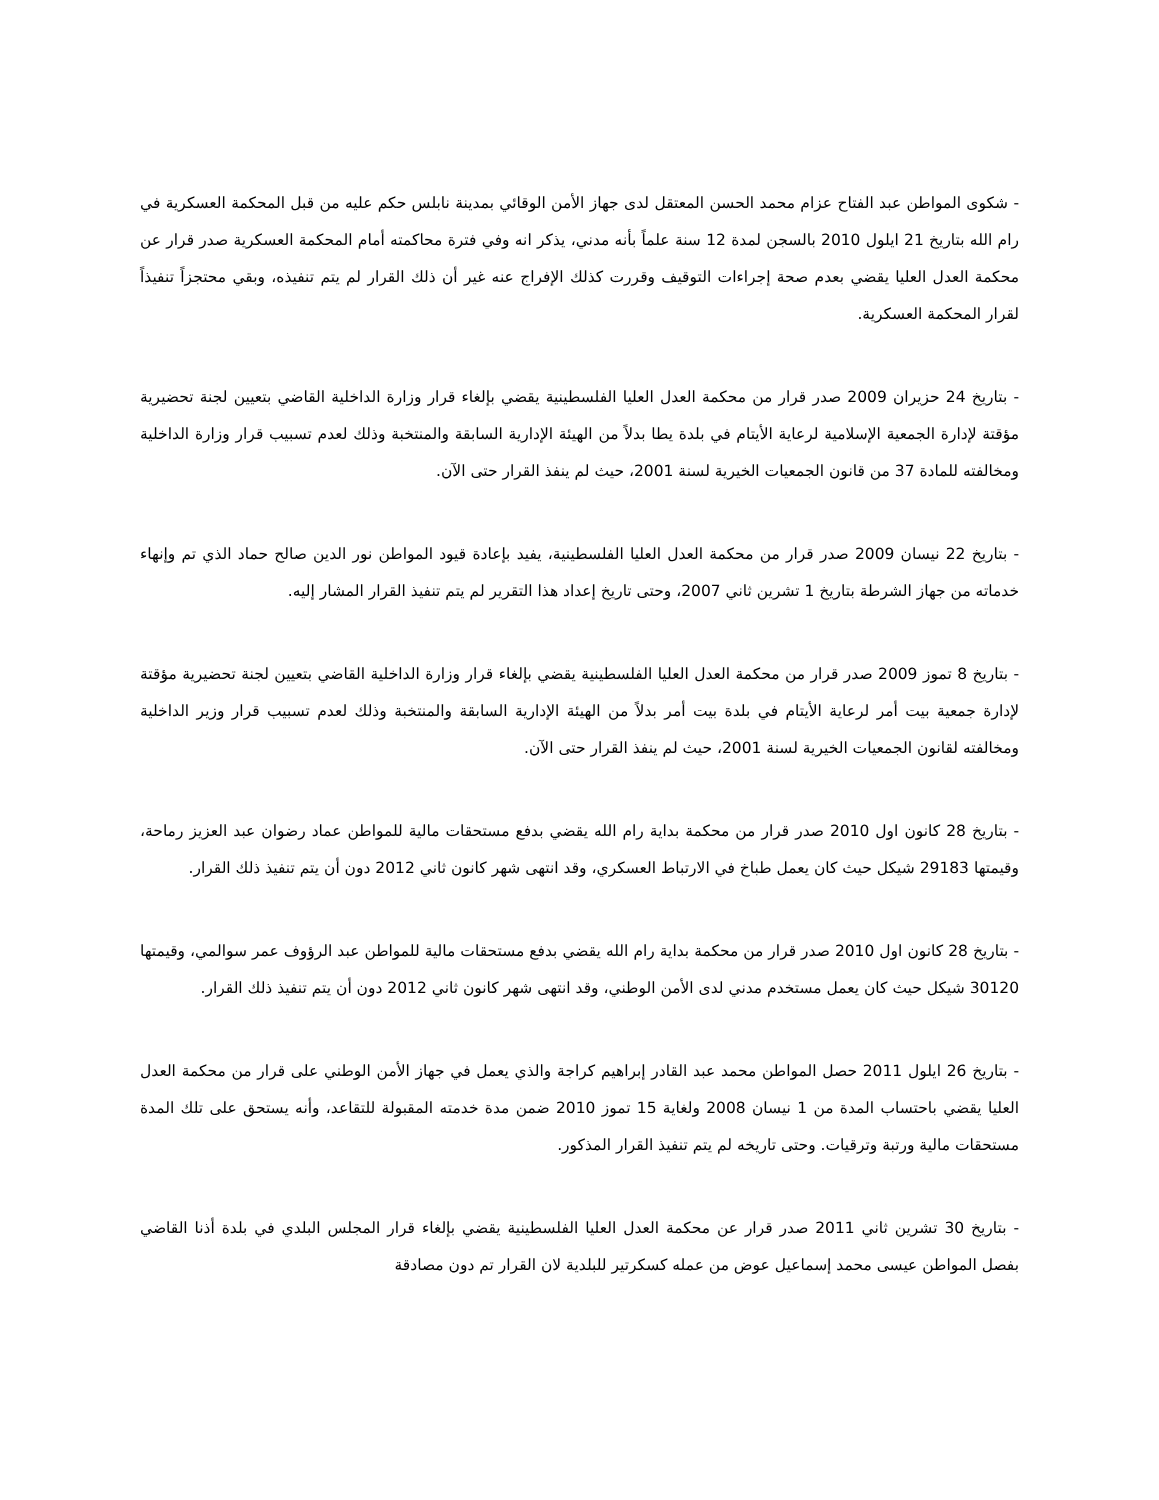- شكوى المواطن عبد الفتاح عزام محمد الحسن المعتقل لدى جهاز الأمن الوقائي بمدينة نابلس حكم عليه من قبل المحكمة العسكرية في رام الله بتاريخ 21 ايلول 2010 بالسجن لمدة 12 سنة علماً بأنه مدني، يذكر انه وفي فترة محاكمته أمام المحكمة العسكرية صدر قرار عن محكمة العدل العليا يقضي بعدم صحة إجراءات التوقيف وقررت كذلك الإفراج عنه غير أن ذلك القرار لم يتم تنفيذه، وبقي محتجزاً تنفيذاً لقرار المحكمة العسكرية.
- بتاريخ 24 حزيران 2009 صدر قرار من محكمة العدل العليا الفلسطينية يقضي بإلغاء قرار وزارة الداخلية القاضي بتعيين لجنة تحضيرية مؤقتة لإدارة الجمعية الإسلامية لرعاية الأيتام في بلدة يطا بدلاً من الهيئة الإدارية السابقة والمنتخبة وذلك لعدم تسبيب قرار وزارة الداخلية ومخالفته للمادة 37 من قانون الجمعيات الخيرية لسنة 2001، حيث لم ينفذ القرار حتى الآن.
- بتاريخ 22 نيسان 2009 صدر قرار من محكمة العدل العليا الفلسطينية، يفيد بإعادة قيود المواطن نور الدين صالح حماد الذي تم وإنهاء خدماته من جهاز الشرطة بتاريخ 1 تشرين ثاني 2007، وحتى تاريخ إعداد هذا التقرير لم يتم تنفيذ القرار المشار إليه.
- بتاريخ 8 تموز 2009 صدر قرار من محكمة العدل العليا الفلسطينية يقضي بإلغاء قرار وزارة الداخلية القاضي بتعيين لجنة تحضيرية مؤقتة لإدارة جمعية بيت أمر لرعاية الأيتام في بلدة بيت أمر بدلاً من الهيئة الإدارية السابقة والمنتخبة وذلك لعدم تسبيب قرار وزير الداخلية ومخالفته لقانون الجمعيات الخيرية لسنة 2001، حيث لم ينفذ القرار حتى الآن.
- بتاريخ 28 كانون اول 2010 صدر قرار من محكمة بداية رام الله يقضي بدفع مستحقات مالية للمواطن عماد رضوان عبد العزيز رماحة، وقيمتها 29183 شيكل حيث كان يعمل طباخ في الارتباط العسكري، وقد انتهى شهر كانون ثاني 2012 دون أن يتم تنفيذ ذلك القرار.
- بتاريخ 28 كانون اول 2010 صدر قرار من محكمة بداية رام الله يقضي بدفع مستحقات مالية للمواطن عبد الرؤوف عمر سوالمي، وقيمتها 30120 شيكل حيث كان يعمل مستخدم مدني لدى الأمن الوطني، وقد انتهى شهر كانون ثاني 2012 دون أن يتم تنفيذ ذلك القرار.
- بتاريخ 26 ايلول 2011 حصل المواطن محمد عبد القادر إبراهيم كراجة والذي يعمل في جهاز الأمن الوطني على قرار من محكمة العدل العليا يقضي باحتساب المدة من 1 نيسان 2008 ولغاية 15 تموز 2010 ضمن مدة خدمته المقبولة للتقاعد، وأنه يستحق على تلك المدة مستحقات مالية ورتبة وترقيات. وحتى تاريخه لم يتم تنفيذ القرار المذكور.
- بتاريخ 30 تشرين ثاني 2011 صدر قرار عن محكمة العدل العليا الفلسطينية يقضي بإلغاء قرار المجلس البلدي في بلدة أذنا القاضي بفصل المواطن عيسى محمد إسماعيل عوض من عمله كسكرتير للبلدية لان القرار تم دون مصادقة